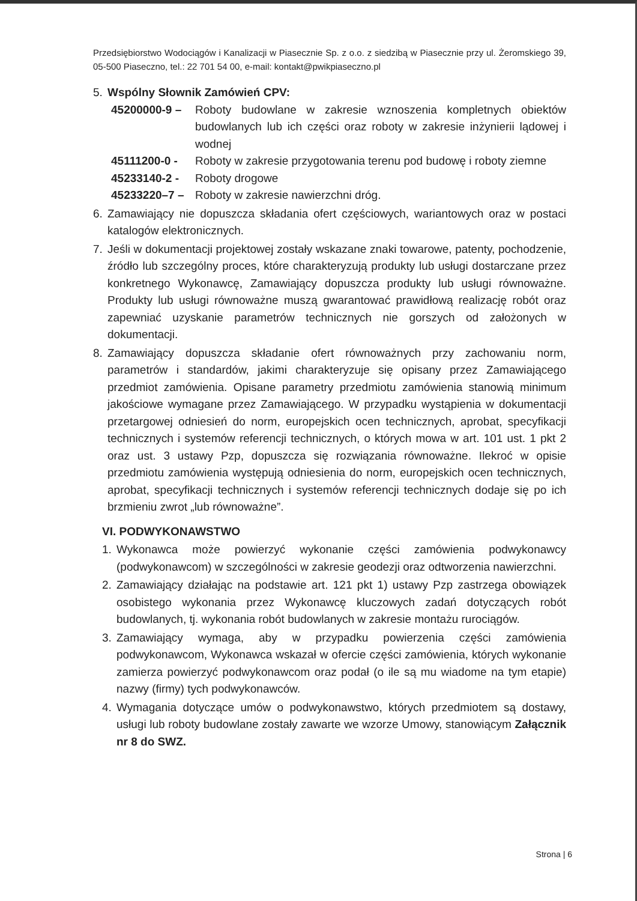Przedsiębiorstwo Wodociągów i Kanalizacji w Piasecznie Sp. z o.o. z siedzibą w Piasecznie przy ul. Żeromskiego 39, 05-500 Piaseczno, tel.: 22 701 54 00, e-mail: kontakt@pwikpiaseczno.pl
5. Wspólny Słownik Zamówień CPV:
45200000-9 – Roboty budowlane w zakresie wznoszenia kompletnych obiektów budowlanych lub ich części oraz roboty w zakresie inżynierii lądowej i wodnej
45111200-0 - Roboty w zakresie przygotowania terenu pod budowę i roboty ziemne
45233140-2 - Roboty drogowe
45233220–7 – Roboty w zakresie nawierzchni dróg.
6. Zamawiający nie dopuszcza składania ofert częściowych, wariantowych oraz w postaci katalogów elektronicznych.
7. Jeśli w dokumentacji projektowej zostały wskazane znaki towarowe, patenty, pochodzenie, źródło lub szczególny proces, które charakteryzują produkty lub usługi dostarczane przez konkretnego Wykonawcę, Zamawiający dopuszcza produkty lub usługi równoważne. Produkty lub usługi równoważne muszą gwarantować prawidłową realizację robót oraz zapewniać uzyskanie parametrów technicznych nie gorszych od założonych w dokumentacji.
8. Zamawiający dopuszcza składanie ofert równoważnych przy zachowaniu norm, parametrów i standardów, jakimi charakteryzuje się opisany przez Zamawiającego przedmiot zamówienia. Opisane parametry przedmiotu zamówienia stanowią minimum jakościowe wymagane przez Zamawiającego. W przypadku wystąpienia w dokumentacji przetargowej odniesień do norm, europejskich ocen technicznych, aprobat, specyfikacji technicznych i systemów referencji technicznych, o których mowa w art. 101 ust. 1 pkt 2 oraz ust. 3 ustawy Pzp, dopuszcza się rozwiązania równoważne. Ilekroć w opisie przedmiotu zamówienia występują odniesienia do norm, europejskich ocen technicznych, aprobat, specyfikacji technicznych i systemów referencji technicznych dodaje się po ich brzmieniu zwrot „lub równoważne”.
VI. PODWYKONAWSTWO
1. Wykonawca może powierzyć wykonanie części zamówienia podwykonawcy (podwykonawcom) w szczególności w zakresie geodezji oraz odtworzenia nawierzchni.
2. Zamawiający działając na podstawie art. 121 pkt 1) ustawy Pzp zastrzega obowiązek osobistego wykonania przez Wykonawcę kluczowych zadań dotyczących robót budowlanych, tj. wykonania robót budowlanych w zakresie montażu rurociągów.
3. Zamawiający wymaga, aby w przypadku powierzenia części zamówienia podwykonawcom, Wykonawca wskazał w ofercie części zamówienia, których wykonanie zamierza powierzyć podwykonawcom oraz podał (o ile są mu wiadome na tym etapie) nazwy (firmy) tych podwykonawców.
4. Wymagania dotyczące umów o podwykonawstwo, których przedmiotem są dostawy, usługi lub roboty budowlane zostały zawarte we wzorze Umowy, stanowiącym Załącznik nr 8 do SWZ.
Strona | 6